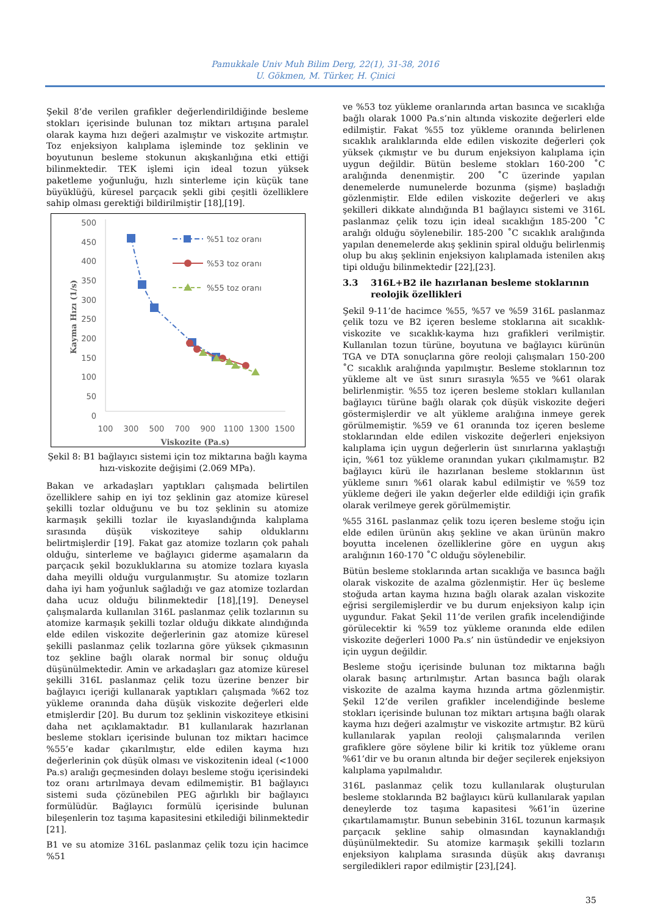Pamukkale Univ Muh Bilim Derg, 22(1), 31-38, 2016
U. Gökmen, M. Türker, H. Çinici
Şekil 8’de verilen grafikler değerlendirildiğinde besleme stokları içerisinde bulunan toz miktarı artışına paralel olarak kayma hızı değeri azalmıştır ve viskozite artmıştır. Toz enjeksiyon kalıplama işleminde toz şeklinin ve boyutunun besleme stokunun akışkanlığına etki ettiği bilinmektedir. TEK işlemi için ideal tozun yüksek paketleme yoğunluğu, hızlı sinterleme için küçük tane büyüklüğü, küresel parçacık şekli gibi çeşitli özelliklere sahip olması gerektiği bildirilmiştir [18],[19].
500
450
400
350
300
250
200
150
100
50
0
100
300
500
700
900
1100
1300
1500
Viskozite (Pa.s)
Kayma Hızı (1/s)
%51 toz oranı
%53 toz oranı
%55 toz oranı
Şekil 8: B1 bağlayıcı sistemi için toz miktarına bağlı kayma hızı-viskozite değişimi (2.069 MPa).
Bakan ve arkadaşları yaptıkları çalışmada belirtilen özelliklere sahip en iyi toz şeklinin gaz atomize küresel şekilli tozlar olduğunu ve bu toz şeklinin su atomize karmaşık şekilli tozlar ile kıyaslandığında kalıplama sırasında düşük viskoziteye sahip olduklarını belirtmişlerdir [19]. Fakat gaz atomize tozların çok pahalı olduğu, sinterleme ve bağlayıcı giderme aşamaların da parçacık şekil bozukluklarına su atomize tozlara kıyasla daha meyilli olduğu vurgulanmıştır. Su atomize tozların daha iyi ham yoğunluk sağladığı ve gaz atomize tozlardan daha ucuz olduğu bilinmektedir [18],[19]. Deneysel çalışmalarda kullanılan 316L paslanmaz çelik tozlarının su atomize karmaşık şekilli tozlar olduğu dikkate alındığında elde edilen viskozite değerlerinin gaz atomize küresel şekilli paslanmaz çelik tozlarına göre yüksek çıkmasının toz şekline bağlı olarak normal bir sonuç olduğu düşünülmektedir. Amin ve arkadaşları gaz atomize küresel şekilli 316L paslanmaz çelik tozu üzerine benzer bir bağlayıcı içeriği kullanarak yaptıkları çalışmada %62 toz yükleme oranında daha düşük viskozite değerleri elde etmişlerdir [20]. Bu durum toz şeklinin viskoziteye etkisini daha net açıklamaktadır. B1 kullanılarak hazırlanan besleme stokları içerisinde bulunan toz miktarı hacimce %55’e kadar çıkarılmıştır, elde edilen kayma hızı değerlerinin çok düşük olması ve viskozitenin ideal (<1000 Pa.s) aralığı geçmesinden dolayı besleme stoğu içerisindeki toz oranı artırılmaya devam edilmemiştir. B1 bağlayıcı sistemi suda çözünebilen PEG ağırlıklı bir bağlayıcı formülüdür. Bağlayıcı formülü içerisinde bulunan bileşenlerin toz taşıma kapasitesini etkilediği bilinmektedir [21].
B1 ve su atomize 316L paslanmaz çelik tozu için hacimce %51
ve %53 toz yükleme oranlarında artan basınca ve sıcaklığa bağlı olarak 1000 Pa.s’nin altında viskozite değerleri elde edilmiştir. Fakat %55 toz yükleme oranında belirlenen sıcaklık aralıklarında elde edilen viskozite değerleri çok yüksek çıkmıştır ve bu durum enjeksiyon kalıplama için uygun değildir. Bütün besleme stokları 160-200 ˚C aralığında denenmiştir. 200 ˚C üzerinde yapılan denemelerde numunelerde bozunma (şişme) başladığı gözlenmiştir. Elde edilen viskozite değerleri ve akış şekilleri dikkate alındığında B1 bağlayıcı sistemi ve 316L paslanmaz çelik tozu için ideal sıcaklığın 185-200 ˚C aralığı olduğu söylenebilir. 185-200 ˚C sıcaklık aralığında yapılan denemelerde akış şeklinin spiral olduğu belirlenmiş olup bu akış şeklinin enjeksiyon kalıplamada istenilen akış tipi olduğu bilinmektedir [22],[23].
3.3 316L+B2 ile hazırlanan besleme stoklarının reolojik özellikleri
Şekil 9-11’de hacimce %55, %57 ve %59 316L paslanmaz çelik tozu ve B2 içeren besleme stoklarına ait sıcaklık-viskozite ve sıcaklık-kayma hızı grafikleri verilmiştir. Kullanılan tozun türüne, boyutuna ve bağlayıcı kürünün TGA ve DTA sonuçlarına göre reoloji çalışmaları 150-200 ˚C sıcaklık aralığında yapılmıştır. Besleme stoklarının toz yükleme alt ve üst sınırı sırasıyla %55 ve %61 olarak belirlenmiştir. %55 toz içeren besleme stokları kullanılan bağlayıcı türüne bağlı olarak çok düşük viskozite değeri göstermişlerdir ve alt yükleme aralığına inmeye gerek görülmemiştir. %59 ve 61 oranında toz içeren besleme stoklarından elde edilen viskozite değerleri enjeksiyon kalıplama için uygun değerlerin üst sınırlarına yaklaştığı için, %61 toz yükleme oranından yukarı çıkılmamıştır. B2 bağlayıcı kürü ile hazırlanan besleme stoklarının üst yükleme sınırı %61 olarak kabul edilmiştir ve %59 toz yükleme değeri ile yakın değerler elde edildiği için grafik olarak verilmeye gerek görülmemiştir.
%55 316L paslanmaz çelik tozu içeren besleme stoğu için elde edilen ürünün akış şekline ve akan ürünün makro boyutta incelenen özelliklerine göre en uygun akış aralığının 160-170 ˚C olduğu söylenebilir.
Bütün besleme stoklarında artan sıcaklığa ve basınca bağlı olarak viskozite de azalma gözlenmiştir. Her üç besleme stoğuda artan kayma hızına bağlı olarak azalan viskozite eğrisi sergilemişlerdir ve bu durum enjeksiyon kalıp için uygundur. Fakat Şekil 11’de verilen grafik incelendiğinde görülecektir ki %59 toz yükleme oranında elde edilen viskozite değerleri 1000 Pa.s’ nin üstündedir ve enjeksiyon için uygun değildir.
Besleme stoğu içerisinde bulunan toz miktarına bağlı olarak basınç artırılmıştır. Artan basınca bağlı olarak viskozite de azalma kayma hızında artma gözlenmiştir. Şekil 12’de verilen grafikler incelendiğinde besleme stokları içerisinde bulunan toz miktarı artışına bağlı olarak kayma hızı değeri azalmıştır ve viskozite artmıştır. B2 kürü kullanılarak yapılan reoloji çalışmalarında verilen grafiklere göre söylene bilir ki kritik toz yükleme oranı %61’dir ve bu oranın altında bir değer seçilerek enjeksiyon kalıplama yapılmalıdır.
316L paslanmaz çelik tozu kullanılarak oluşturulan besleme stoklarında B2 bağlayıcı kürü kullanılarak yapılan deneylerde toz taşıma kapasitesi %61’in üzerine çıkartılamamıştır. Bunun sebebinin 316L tozunun karmaşık parçacık şekline sahip olmasından kaynaklandığı düşünülmektedir. Su atomize karmaşık şekilli tozların enjeksiyon kalıplama sırasında düşük akış davranışı sergiledikleri rapor edilmiştir [23],[24].
35